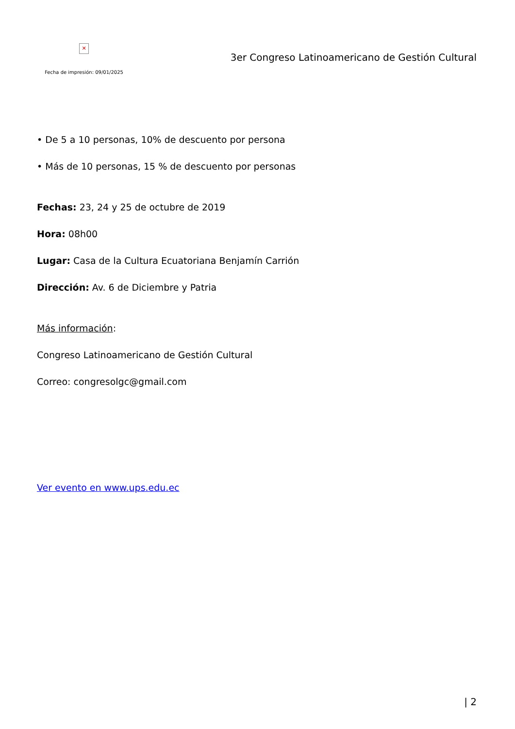✕
Fecha de impresión: 09/01/2025
3er Congreso Latinoamericano de Gestión Cultural
• De 5 a 10 personas, 10% de descuento por persona
• Más de 10 personas, 15 % de descuento por personas
Fechas: 23, 24 y 25 de octubre de 2019
Hora: 08h00
Lugar: Casa de la Cultura Ecuatoriana Benjamín Carrión
Dirección: Av. 6 de Diciembre y Patria
Más información:
Congreso Latinoamericano de Gestión Cultural
Correo: congresolgc@gmail.com
Ver evento en www.ups.edu.ec
| 2